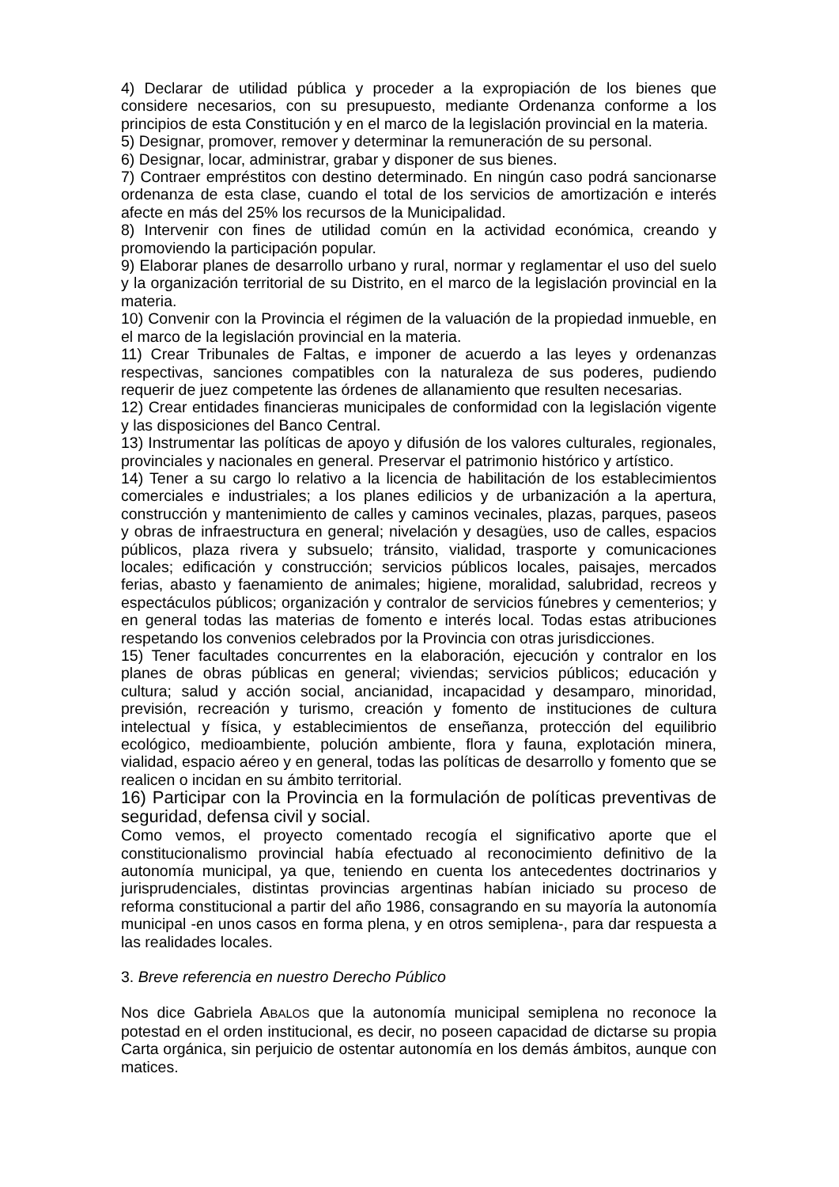4) Declarar de utilidad pública y proceder a la expropiación de los bienes que considere necesarios, con su presupuesto, mediante Ordenanza conforme a los principios de esta Constitución y en el marco de la legislación provincial en la materia.
5) Designar, promover, remover y determinar la remuneración de su personal.
6) Designar, locar, administrar, grabar y disponer de sus bienes.
7) Contraer empréstitos con destino determinado. En ningún caso podrá sancionarse ordenanza de esta clase, cuando el total de los servicios de amortización e interés afecte en más del 25% los recursos de la Municipalidad.
8) Intervenir con fines de utilidad común en la actividad económica, creando y promoviendo la participación popular.
9) Elaborar planes de desarrollo urbano y rural, normar y reglamentar el uso del suelo y la organización territorial de su Distrito, en el marco de la legislación provincial en la materia.
10) Convenir con la Provincia el régimen de la valuación de la propiedad inmueble, en el marco de la legislación provincial en la materia.
11) Crear Tribunales de Faltas, e imponer de acuerdo a las leyes y ordenanzas respectivas, sanciones compatibles con la naturaleza de sus poderes, pudiendo requerir de juez competente las órdenes de allanamiento que resulten necesarias.
12) Crear entidades financieras municipales de conformidad con la legislación vigente y las disposiciones del Banco Central.
13) Instrumentar las políticas de apoyo y difusión de los valores culturales, regionales, provinciales y nacionales en general. Preservar el patrimonio histórico y artístico.
14) Tener a su cargo lo relativo a la licencia de habilitación de los establecimientos comerciales e industriales; a los planes edilicios y de urbanización a la apertura, construcción y mantenimiento de calles y caminos vecinales, plazas, parques, paseos y obras de infraestructura en general; nivelación y desagües, uso de calles, espacios públicos, plaza rivera y subsuelo; tránsito, vialidad, trasporte y comunicaciones locales; edificación y construcción; servicios públicos locales, paisajes, mercados ferias, abasto y faenamiento de animales; higiene, moralidad, salubridad, recreos y espectáculos públicos; organización y contralor de servicios fúnebres y cementerios; y en general todas las materias de fomento e interés local. Todas estas atribuciones respetando los convenios celebrados por la Provincia con otras jurisdicciones.
15) Tener facultades concurrentes en la elaboración, ejecución y contralor en los planes de obras públicas en general; viviendas; servicios públicos; educación y cultura; salud y acción social, ancianidad, incapacidad y desamparo, minoridad, previsión, recreación y turismo, creación y fomento de instituciones de cultura intelectual y física, y establecimientos de enseñanza, protección del equilibrio ecológico, medioambiente, polución ambiente, flora y fauna, explotación minera, vialidad, espacio aéreo y en general, todas las políticas de desarrollo y fomento que se realicen o incidan en su ámbito territorial.
16) Participar con la Provincia en la formulación de políticas preventivas de seguridad, defensa civil y social.
Como vemos, el proyecto comentado recogía el significativo aporte que el constitucionalismo provincial había efectuado al reconocimiento definitivo de la autonomía municipal, ya que, teniendo en cuenta los antecedentes doctrinarios y jurisprudenciales, distintas provincias argentinas habían iniciado su proceso de reforma constitucional a partir del año 1986, consagrando en su mayoría la autonomía municipal -en unos casos en forma plena, y en otros semiplena-, para dar respuesta a las realidades locales.
3. Breve referencia en nuestro Derecho Público
Nos dice Gabriela ABALOS que la autonomía municipal semiplena no reconoce la potestad en el orden institucional, es decir, no poseen capacidad de dictarse su propia Carta orgánica, sin perjuicio de ostentar autonomía en los demás ámbitos, aunque con matices.